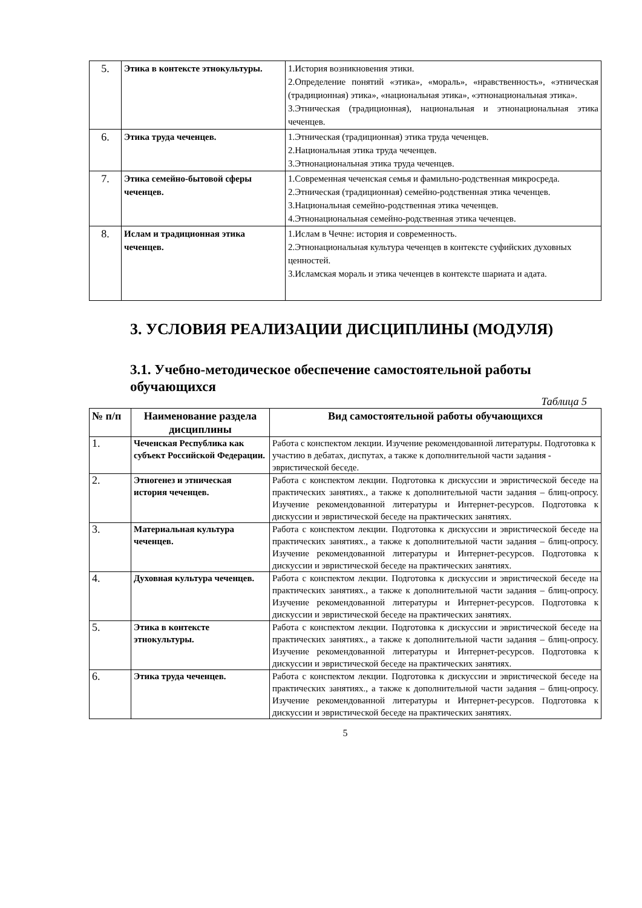| 5. | Этика в контексте этнокультуры. | 1.История возникновения этики. 2.Определение понятий «этика», «мораль», «нравственность», «этническая (традиционная) этика», «национальная этика», «этнонациональная этика». 3.Этническая (традиционная), национальная и этнонациональная этика чеченцев. |
| 6. | Этика труда чеченцев. | 1.Этническая (традиционная) этика труда чеченцев. 2.Национальная этика труда чеченцев. 3.Этнонациональная этика труда чеченцев. |
| 7. | Этика семейно-бытовой сферы чеченцев. | 1.Современная чеченская семья и фамильно-родственная микросреда. 2.Этническая (традиционная) семейно-родственная этика чеченцев. 3.Национальная семейно-родственная этика чеченцев. 4.Этнонациональная семейно-родственная этика чеченцев. |
| 8. | Ислам и традиционная этика чеченцев. | 1.Ислам в Чечне: история и современность. 2.Этнонациональная культура чеченцев в контексте суфийских духовных ценностей. 3.Исламская мораль и этика чеченцев в контексте шариата и адата. |
3. УСЛОВИЯ РЕАЛИЗАЦИИ ДИСЦИПЛИНЫ (МОДУЛЯ)
3.1. Учебно-методическое обеспечение самостоятельной работы обучающихся
Таблица 5
| № п/п | Наименование раздела дисциплины | Вид самостоятельной работы обучающихся |
| --- | --- | --- |
| 1. | Чеченская Республика как субъект Российской Федерации. | Работа с конспектом лекции. Изучение рекомендованной литературы. Подготовка к участию в дебатах, диспутах, а также к дополнительной части задания - эвристической беседе. |
| 2. | Этногенез и этническая история чеченцев. | Работа с конспектом лекции. Подготовка к дискуссии и эвристической беседе на практических занятиях., а также к дополнительной части задания – блиц-опросу. Изучение рекомендованной литературы и Интернет-ресурсов. Подготовка к дискуссии и эвристической беседе на практических занятиях. |
| 3. | Материальная культура чеченцев. | Работа с конспектом лекции. Подготовка к дискуссии и эвристической беседе на практических занятиях., а также к дополнительной части задания – блиц-опросу. Изучение рекомендованной литературы и Интернет-ресурсов. Подготовка к дискуссии и эвристической беседе на практических занятиях. |
| 4. | Духовная культура чеченцев. | Работа с конспектом лекции. Подготовка к дискуссии и эвристической беседе на практических занятиях., а также к дополнительной части задания – блиц-опросу. Изучение рекомендованной литературы и Интернет-ресурсов. Подготовка к дискуссии и эвристической беседе на практических занятиях. |
| 5. | Этика в контексте этнокультуры. | Работа с конспектом лекции. Подготовка к дискуссии и эвристической беседе на практических занятиях., а также к дополнительной части задания – блиц-опросу. Изучение рекомендованной литературы и Интернет-ресурсов. Подготовка к дискуссии и эвристической беседе на практических занятиях. |
| 6. | Этика труда чеченцев. | Работа с конспектом лекции. Подготовка к дискуссии и эвристической беседе на практических занятиях., а также к дополнительной части задания – блиц-опросу. Изучение рекомендованной литературы и Интернет-ресурсов. Подготовка к дискуссии и эвристической беседе на практических занятиях. |
5